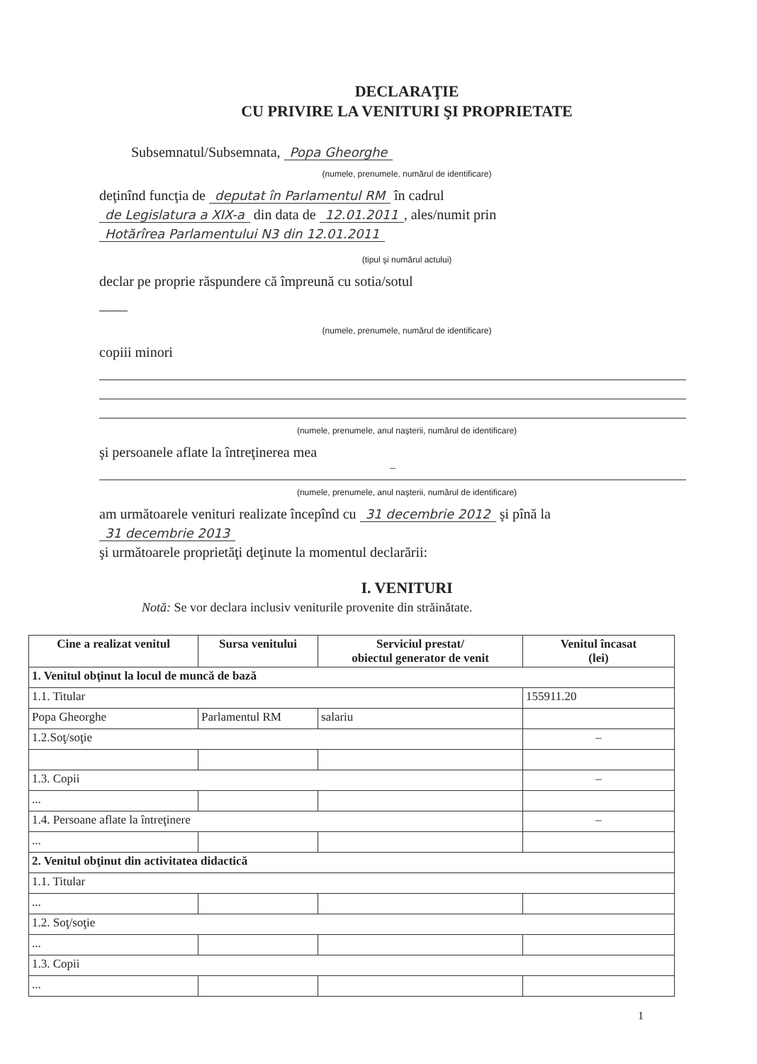DECLARAŢIE
CU PRIVIRE LA VENITURI ŞI PROPRIETATE
Subsemnatul/Subsemnata, Popa Gheorghe
(numele, prenumele, numărul de identificare)
deţinînd funcţia de deputat în Parlamentul RM în cadrul
de Legislatura a XIX-a din data de 12.01.2011, ales/numit prin
Hotărîrea Parlamentului N3 din 12.01.2011
(tipul şi numărul actului)
declar pe proprie răspundere că împreună cu sotia/sotul
——
(numele, prenumele, numărul de identificare)
copiii minori
(numele, prenumele, anul naşterii, numărul de identificare)
şi persoanele aflate la întreţinerea mea
–
(numele, prenumele, anul naşterii, numărul de identificare)
am următoarele venituri realizate începînd cu 31 decembrie 2012 şi pînă la
31 decembrie 2013
şi următoarele proprietăţi deţinute la momentul declarării:
I. VENITURI
Notă: Se vor declara inclusiv veniturile provenite din străinătate.
| Cine a realizat venitul | Sursa venitului | Serviciul prestat/ obiectul generator de venit | Venitul încasat (lei) |
| --- | --- | --- | --- |
| 1. Venitul obţinut la locul de muncă de bază | | | |
| 1.1. Titular | | | 155911.20 |
| Popa Gheorghe | Parlamentul RM | salariu | |
| 1.2.Soţ/soţie | | | – |
| 1.3. Copii | | | – |
| ... | | | |
| 1.4. Persoane aflate la întreţinere | | | – |
| ... | | | |
| 2. Venitul obţinut din activitatea didactică | | | |
| 1.1. Titular | | | |
| ... | | | |
| 1.2. Soţ/soţie | | | |
| ... | | | |
| 1.3. Copii | | | |
| ... | | | |
1